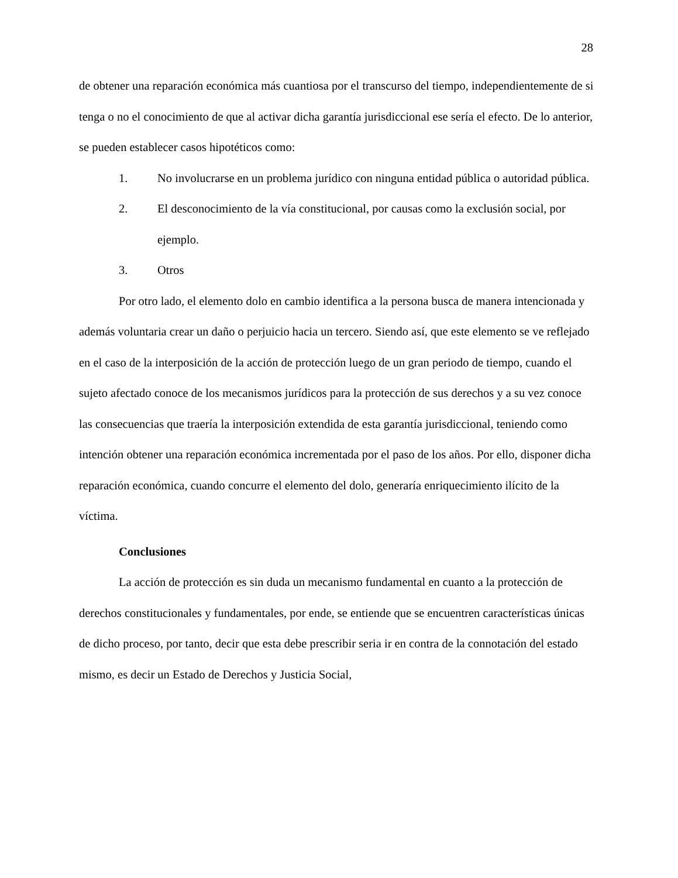28
de obtener una reparación económica más cuantiosa por el transcurso del tiempo, independientemente de si tenga o no el conocimiento de que al activar dicha garantía jurisdiccional ese sería el efecto. De lo anterior, se pueden establecer casos hipotéticos como:
1. No involucrarse en un problema jurídico con ninguna entidad pública o autoridad pública.
2. El desconocimiento de la vía constitucional, por causas como la exclusión social, por ejemplo.
3. Otros
Por otro lado, el elemento dolo en cambio identifica a la persona busca de manera intencionada y además voluntaria crear un daño o perjuicio hacia un tercero. Siendo así, que este elemento se ve reflejado en el caso de la interposición de la acción de protección luego de un gran periodo de tiempo, cuando el sujeto afectado conoce de los mecanismos jurídicos para la protección de sus derechos y a su vez conoce las consecuencias que traería la interposición extendida de esta garantía jurisdiccional, teniendo como intención obtener una reparación económica incrementada por el paso de los años. Por ello, disponer dicha reparación económica, cuando concurre el elemento del dolo, generaría enriquecimiento ilícito de la víctima.
Conclusiones
La acción de protección es sin duda un mecanismo fundamental en cuanto a la protección de derechos constitucionales y fundamentales, por ende, se entiende que se encuentren características únicas de dicho proceso, por tanto, decir que esta debe prescribir seria ir en contra de la connotación del estado mismo, es decir un Estado de Derechos y Justicia Social,